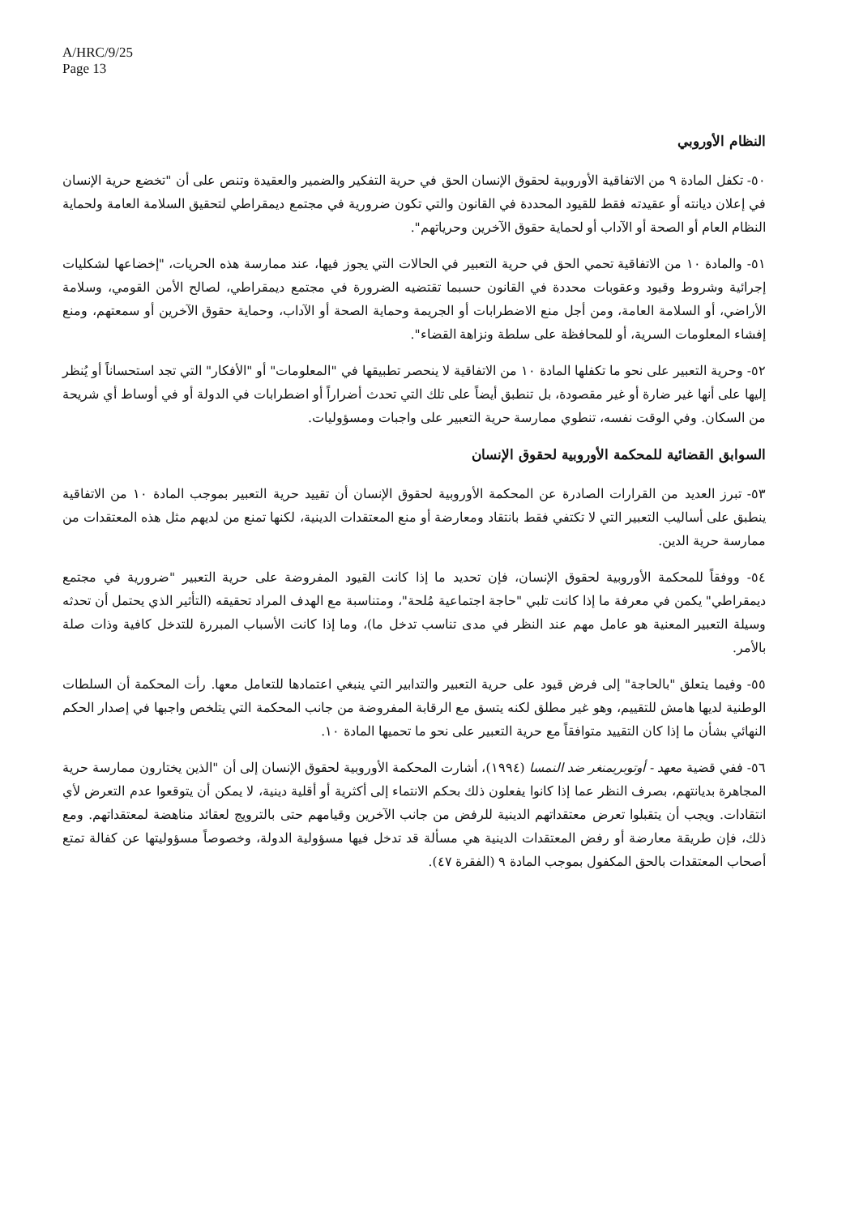A/HRC/9/25
Page 13
النظام الأوروبي
٥٠- تكفل المادة ٩ من الاتفاقية الأوروبية لحقوق الإنسان الحق في حرية التفكير والضمير والعقيدة وتنص على أن "تخضع حرية الإنسان في إعلان ديانته أو عقيدته فقط للقيود المحددة في القانون والتي تكون ضرورية في مجتمع ديمقراطي لتحقيق السلامة العامة ولحماية النظام العام أو الصحة أو الآداب أو لحماية حقوق الآخرين وحرياتهم".
٥١- والمادة ١٠ من الاتفاقية تحمي الحق في حرية التعبير في الحالات التي يجوز فيها، عند ممارسة هذه الحريات، "إخضاعها لشكليات إجرائية وشروط وقيود وعقوبات محددة في القانون حسبما تقتضيه الضرورة في مجتمع ديمقراطي، لصالح الأمن القومي، وسلامة الأراضي، أو السلامة العامة، ومن أجل منع الاضطرابات أو الجريمة وحماية الصحة أو الآداب، وحماية حقوق الآخرين أو سمعتهم، ومنع إفشاء المعلومات السرية، أو للمحافظة على سلطة ونزاهة القضاء".
٥٢- وحرية التعبير على نحو ما تكفلها المادة ١٠ من الاتفاقية لا ينحصر تطبيقها في "المعلومات" أو "الأفكار" التي تجد استحساناً أو يُنظر إليها على أنها غير ضارة أو غير مقصودة، بل تنطبق أيضاً على تلك التي تحدث أضراراً أو اضطرابات في الدولة أو في أوساط أي شريحة من السكان. وفي الوقت نفسه، تنطوي ممارسة حرية التعبير على واجبات ومسؤوليات.
السوابق القضائية للمحكمة الأوروبية لحقوق الإنسان
٥٣- تبرز العديد من القرارات الصادرة عن المحكمة الأوروبية لحقوق الإنسان أن تقييد حرية التعبير بموجب المادة ١٠ من الاتفاقية ينطبق على أساليب التعبير التي لا تكتفي فقط بانتقاد ومعارضة أو منع المعتقدات الدينية، لكنها تمنع من لديهم مثل هذه المعتقدات من ممارسة حرية الدين.
٥٤- ووفقاً للمحكمة الأوروبية لحقوق الإنسان، فإن تحديد ما إذا كانت القيود المفروضة على حرية التعبير "ضرورية في مجتمع ديمقراطي" يكمن في معرفة ما إذا كانت تلبي "حاجة اجتماعية مُلحة"، ومتناسبة مع الهدف المراد تحقيقه (التأثير الذي يحتمل أن تحدثه وسيلة التعبير المعنية هو عامل مهم عند النظر في مدى تناسب تدخل ما)، وما إذا كانت الأسباب المبررة للتدخل كافية وذات صلة بالأمر.
٥٥- وفيما يتعلق "بالحاجة" إلى فرض قيود على حرية التعبير والتدابير التي ينبغي اعتمادها للتعامل معها. رأت المحكمة أن السلطات الوطنية لديها هامش للتقييم، وهو غير مطلق لكنه يتسق مع الرقابة المفروضة من جانب المحكمة التي يتلخص واجبها في إصدار الحكم النهائي بشأن ما إذا كان التقييد متوافقاً مع حرية التعبير على نحو ما تحميها المادة ١٠.
٥٦- ففي قضية معهد - أوتوبريمنغر ضد النمسا (١٩٩٤)، أشارت المحكمة الأوروبية لحقوق الإنسان إلى أن "الذين يختارون ممارسة حرية المجاهرة بديانتهم، بصرف النظر عما إذا كانوا يفعلون ذلك بحكم الانتماء إلى أكثرية أو أقلية دينية، لا يمكن أن يتوقعوا عدم التعرض لأي انتقادات. ويجب أن يتقبلوا تعرض معتقداتهم الدينية للرفض من جانب الآخرين وقيامهم حتى بالترويج لعقائد مناهضة لمعتقداتهم. ومع ذلك، فإن طريقة معارضة أو رفض المعتقدات الدينية هي مسألة قد تدخل فيها مسؤولية الدولة، وخصوصاً مسؤوليتها عن كفالة تمتع أصحاب المعتقدات بالحق المكفول بموجب المادة ٩ (الفقرة ٤٧).